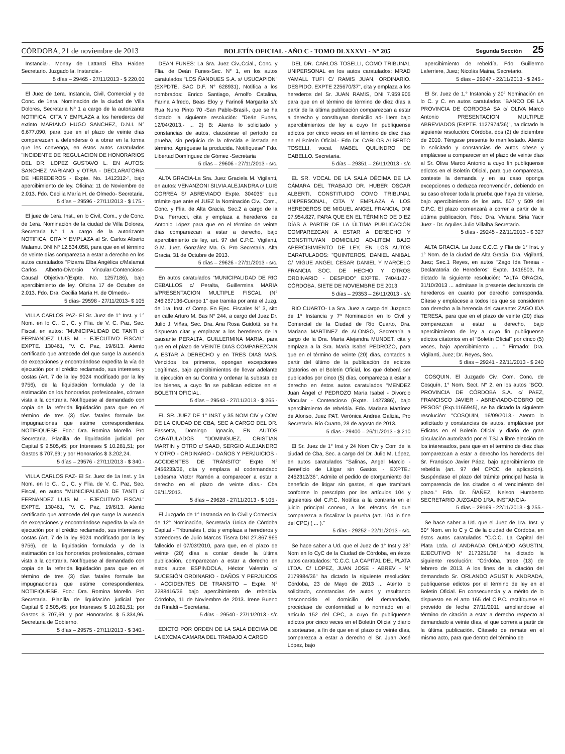CÓRDOBA, 21 de noviembre de 2013 BOLETÍN OFICIAL - AÑO C - TOMO DLXXXVI - Nº 205 Segunda Sección 25
Instancia-. Monay de Lattanzi Elba Haidee Secretario. Juzgado la. Instancia.-
5 días – 29465 - 27/11/2013 - $ 220,00
El Juez de 1era. Instancia, Civil, Comercial y de Conc. de 1era. Nominación de la ciudad de Villa Dolores, Secretaria Nº 1 a cargo de la autorizante NOTIFICA, CITA Y EMPLAZA a los herederos del extinto MARIANO HUGO SANCHEZ, D.N.I. N° 6.677.090, para que en el plazo de veinte días comparezcan a defenderse ó a obrar en la forma que les convenga, en éstos autos caratulados "INCIDENTE DE REGULACION DE HONORARIOS DEL DR. LOPEZ GUSTAVO L. EN AUTOS: SANCHEZ MARIANO y OTRA - DECLARATORIA DE HEREDEROS - Expte. No. 1412312-", bajo apercibimiento de ley. Oficina: 11 de Noviembre de 2.013. Fdo. Cecilia María H. de Olmedo- Secretaria.
5 días – 29596 - 27/11/2013 - $ 175.-
El juez de 1era. Inst., en lo Civil, Com., y de Conc. de 1era. Nominación de la ciudad de Villa Dolores, Secretaria N° 1 a cargo de la autorizante NOTIFICA, CITA Y EMPLAZA al Sr. Carlos Alberto Malamut DNI Nº 12.534.058, para que en el término de veinte días comparezca a estar a derecho en los autos caratulados "Pizarra Elba Angélica c/Malamut Carlos Alberto-Divorcio Vincular-Contencioso-Causal Objetiva-"(Expte. No. 1257186), bajo apercibimiento de ley. Oficina 17 de Octubre de 2.013. Fdo. Dra. Cecilia María H. de Olmedo.-
5 días- 29598 - 27/11/2013- $ 105
VILLA CARLOS PAZ- El Sr. Juez de 1° Inst. y 1° Nom. en lo C., C., C. y Flia. de V. C. Paz, Sec. Fiscal, en autos: "MUNICIPALIDAD DE TANTI c/ FERNANDEZ LUIS M. - EJECUTIVO FISCAL" EXPTE. 130461, "V. C. Paz, 19/6/13. Atento certificado que antecede del que surge la ausencia de excepciones y encontrándose expedita la vía de ejecución por el crédito reclamado, sus intereses y costas (Art. 7 de la ley 9024 modificado por la ley 9756), de la liquidación formulada y de la estimación de los honorarios profesionales, córrase vista a la contraria. Notifíquese al demandado con copia de la referida liquidación para que en el término de tres (3) días fatales formule las impugnaciones que estime correspondientes. NOTIFIQUESE. Fdo.: Dra. Romina Morello. Pro Secretaria. Planilla de liquidación judicial por Capital $ 9.505,45; por Intereses $ 10.281,51; por Gastos $ 707,69; y por Honorarios $ 3.202,24.
5 días – 29576 - 27/11/2013 - $ 340.-
VILLA CARLOS PAZ- El Sr. Juez de 1a Inst. y 1a Nom. en lo C., C., C. y Flia. de V. C. Paz, Sec. Fiscal, en autos "MUNICIPALIDAD DE TANTI c/ FERNANDEZ LUIS M. - EJECUTIVO FISCAL" EXPTE. 130461, "V. C. Paz, 19/6/13. Atento certificado que antecede del que surge la ausencia de excepciones y encontrándose expedita la vía de ejecución por el crédito reclamado, sus intereses y costas (Art. 7 de la ley 9024 modificado por la ley 9756), de la liquidación formulada y de la estimación de los honorarios profesionales, córrase vista a la contraria. Notifíquese al demandado con copia de la referida liquidación para que en el término de tres (3) días fatales formule las impugnaciones que estime correspondientes. NOTIFIQUESE. Fdo.: Dra. Romina Morello. Pro Secretaria. Planilla de liquidación judicial 'por Capital $ 9.505,45; por Intereses $ 10.281,51; por Gastos $ 707,69; y por Honorarios $ 5.334,96. Secretaria de Gobierno.
5 días – 29575 - 27/11/2013 - $ 340.-
DEAN FUNES: La Sra. Juez Civ.,Ccial., Conc. y Flia. de Deán Funes-Sec. N° 1, en los autos caratulados "LOS ÑANDUES S.A. s/ USUCAPION" (EXPDTE. SAC D.F. N° 628931), Notifica a los nombrados: Enrico Santiago, Arnolfo Catalina, Farina Alfredo, Beas Eloy y Farinoli Margarita s/c Rua Nuno Pinto 70 -San Pablo-Brasil-, que se ha dictado la siguiente resolución: "Deán Funes, 12/04/2013.- ... 2) B: Atento lo solicitado y constancias de autos, clausúrese el período de prueba, sin perjuicio de la ofrecida e instada en término. Agréguese la producida. Notifíquese" Fdo. Libertad Domínguez de Gómez -Secretaria
5 días – 29606 - 27/11/2013 - s/c.
ALTA GRACIA-La Sra. Juez Graciela M. Vigilanti, en autos: VENANZONI SILVIA ALEJANDRA c/ LUIS CORREA S/ ABREVIADO Expte. 304035" que trámite que ante el JUEZ la Nominación Civ., Com., Conc. y Flia. de Alta Gracia, Sec.2 a cargo de la Dra. Ferrucci, cita y emplaza a herederos de Antonio López para que en el término de veinte días comparezcan a estar a derecho, bajo apercibimiento de ley, art. 97 del C.P.C. Vigilanti, G.M. Juez. González Ma. G. Pro Secretaria. Alta Gracia, 31 de Octubre de 2013.
5 días – 29626 - 27/11/2013 - s/c.
En autos caratulados "MUNICIPALIDAD DE RIO CEBALLOS c/ Peralta, Guillermina MARIA s/PRESENTACION MULTIPLE FISCAL (N° 246l267136-Cuerpo 1" que tramita por ante el Juzg. de 1ra. Inst. c/ Comp. En Ejec. Fiscales N° 3, sito en calle Arturo M. Bas N° 244, a cargo del Juez Dr. Julio J. Viñas, Sec. Dra. Ana Rosa Guidotti, se ha dispuesto citar y emplazar a los herederos de la causante PERALTA, GUILLERMINA MARIA, para que en el plazo de VEINTE DIAS COMPAREZCAN A ESTAR A DERECHO y en TRES DIAS MAS. Vencidos los primeros, opongan excepciones 1egítimas, bajo apercibimientos de llevar adelante la ejecución en su Contra y ordenar la subasta de los bienes, a cuyo fin se publican edictos en el BOLETIN OFICIAL.
5 días – 29543 - 27/11/2013 - $ 265.-
EL SR. JUEZ DE 1° INST y 35 NOM CIV y COM DE LA CIUDAD DE CBA, SEC A CARGO DEL DR. Fassetta, Domingo Ignacio, EN AUTOS CARATULADOS "DOMINGUEZ, CRISTIAN MARTIN y OTRO c/ SAAD, SERGIO ALEJANDRO Y OTRO - ORDINARIO - DAÑOS Y PERJUICIOS - ACCIDENTES DE TRÁNSITO" Expte N° 2456233/36, cita y emplaza al codemandado Ledesma Víctor Ramón a comparecer a estar a derecho en el plazo de veinte días.- Cba 06/11/2013.
5 días – 29628 - 27/11/2013 - $ 105.-
El Juzgado de 1° Instancia en lo Civil y Comercial de 12° Nominación, Secretaría Única de Córdoba Capital - Tribunales I, cita y emplaza a herederos y acreedores de Julio Marcos Tisera DNI 27.867.965 fallecido el 07/03/2010, para que, en el plazo de veinte (20) días a contar desde la última publicación, comparezcan a estar a derecho en estos autos ESPINDOLA, Héctor Valentín c/ SUCESIÓN ORDINARIO - DAÑOS Y PERJUICOS - ACCIDENTES DE TRANSITO – Expte. N° 2288416/36 bajo apercibimiento de rebeldía. Córdoba, 11 de Noviembre de 2013. Irene Bueno de Rinaldi – Secretaria.
5 días – 29540 - 27/11/2013 - s/c
EDICTO POR ORDEN DE LA SALA DECIMA DE LA EXCMA CAMARA DEL TRABAJO A CARGO
DEL DR. CARLOS TOSELLI, COMO TRIBUNAL UNIPERSONAL en los autos caratulados: MRAD YAMALL TUFI C/ RAMIS JUAN, ORDINARIO. DESPIDO. EXPTE 225670/37", cita y emplaza a los herederos del Sr. JUAN RAMIS, DNI 7.959.905 para que en el término de término de diez días a partir de la última publicación comparezcan a estar a derecho y constituyan domicilio ad- litem bajo apercibimientos de ley a cuyo fin publíquense edictos por cinco veces en el término de diez días en el Boletín Oficial.- Fdo Dr. CARLOS ALBERTO TOSELLI, vocal. MABEL QUILINDRO DE CABELLO. Secretaria.
5 días – 29351 – 26/11/2013 - s/c
EL SR. VOCAL DE LA SALA DÉCIMA DE LA CÁMARA DEL TRABAJO DR. HUBER OSCAR ALBERTI, CONSTITUIDO COMO TRIBUNAL UNIPERSONAL, CITA Y EMPLAZA A LOS HEREDEROS DE MIGUEL ANGEL FRANCIA, DNI 07.954.827, PARA QUE EN EL TÉRMINO DE DIEZ DÍAS A PARTIR DE LA ÚLTIMA PUBLICACIÓN COMPAREZCAN A ESTAR A DERECHO Y CONSTITUYAN DOMICILIO AD-LITEM BAJO APERCIBIMIENTO DE LEY, EN LOS AUTOS CARATULADOS: "QUINTEROS, DANIEL ANIBAL C/ MIGUE ANGEL CESAR DANIEL Y MARCELO FRANCIA SOC. DE HECHO Y OTROS ORDINARIO - DESPIDO" EXPTE. 74041/37.- CÓRDOBA, SIETE DE NOVIEMBRE DE 2013.
5 días – 29353 – 26/11/2013 - s/c
RIO CUARTO- La Sra. Juez a cargo del Juzgado de 1ª Instancia y 7ª Nominación en lo Civil y Comercial de la Ciudad de Río Cuarto, Dra. Mariana MARTINEZ de ALONSO, Secretaría a cargo de la Dra. María Alejandra MUNDET, cita y emplaza a la Sra. María Isabel PEDROZO, para que en el término de veinte (20) días, contados a partir del último de la publicación de edictos citatorios en el Boletín Oficial, los que deberá ser publicados por cinco (5) días, comparezca a estar a derecho en éstos autos caratulados "MENDEZ Juan Ángel c/ PEDROZO María Isabel - Divorcio Vincular - Contencioso (Expte. 1427386), bajo apercibimiento de rebeldía. Fdo. Mariana Martínez de Alonso, Juez PAT. Verónica Andrea Galizia, Pro Secretaria. Río Cuarto, 28 de agosto de 2013.
5 días - 29400 – 26/11/2013 - $ 210
El Sr. Juez de 1° Inst y 24 Nom Civ y Com de la ciudad de Cba, Sec. a cargo del Dr. Julio M. López, en autos caratulados "Salinas, Angel Marcio - Beneficio de Litigar sin Gastos - EXPTE.: 2452312/36", Admite el pedido de otorgamiento del beneficio de litigar sin gastos, el que tramitará conforme lo prescripto por los artículos 104 y siguientes del C.P.C. Notifica a la contraria en el juicio principal conexo, a los efectos de que comparezca a fiscalizar la prueba (art. 104 in fine del CPC) ( ... )."
5 días - 29252 - 22/11/2013 - s/c.
Se hace saber a Ud. que el Juez de 1° Inst y 28° Nom en lo CyC de la Ciudad de Córdoba, en éstos autos caratulados: "C.C.C. LA CAPITAL DEL PLATA LTDA. C/ LOPEZ, JUAN JOSE - ABREV - N° 2179984/36" ha dictado la siguiente resolución: Córdoba, 23 de Mayo de 2013 ... Atento lo solicitado, constancias de autos y resultando desconocido el domicilio del demandado, procédase de conformidad a lo normado en el artículo 152 del CPC, a cuyo fin publíquense edictos por cinco veces en el Boletín Oficial y diario a sortearse, a fin de que en el plazo de veinte días, comparezca a estar a derecho el Sr. Juan José López, bajo
apercibimiento de rebeldía. Fdo: Guillermo Laferriere, Juez; Nicolás Maina, Secretario.
5 días – 29247 - 22/11/2013 - $ 245.-
El Sr. Juez de 1,° Instancia y 20° Nominación en lo C. y C. en autos caratulados "BANCO DE LA PROVINCIA DE CORDOBA SA c/ OLIVA Marco Antonio PRESENTACION MULTIPLE ABREVIADOS (EXPTE. 1127974/36)", ha dictado la siguiente resolución: Córdoba, dos (2) de diciembre de 2010. Téngase presente lo manifestado. Atento lo solicitado y constancias de autos cítese y emplácese a comparecer en el plazo de veinte días al Sr. Oliva Marco Antonio a cuyo fin publíquense edictos en el Boletín Oficial, para que comparezca, conteste la demanda y en su caso oponga excepciones o deduzca reconvención, debiendo en su caso ofrecer toda la prueba que haya de valerse, bajo apercibimiento de los arts. 507 y 509 del C.P.C, El plazo comenzará a correr a partir de la ú1tima publicación, Fdo.: Dra. Viviana Siria Yacir Juez - Dr. Aquiles Julio Villalba Secretario.
5 días - 29245 - 22/11/2013 - $ 327
ALTA GRACIA. La Juez C.C.C. y Flia de 1° Inst. y 1° Nom. de la ciudad de Alta Gracia, Dra. Vigilanti, Juez; Sec.1 Reyes, en autos "Zago Ida Teresa - Declaratoria de Herederos" Expte. 1416503, ha dictado la siguiente resolución: "ALTA GRACIA, 31/10/2013 ... admítase la presente declaratoria de herederos en cuanto por derecho corresponda. Cítese y emplácese a todos los que se consideren con derecho a la herencia del causante: ZAGO IDA TERESA, para que en el plazo de veinte (20) días comparezcan a estar a derecho, bajo apercibimiento de ley a cuyo fin publíquense edictos citatorios en el "Boletín Oficial" por cinco (5) veces, bajo apercibimiento .... " Firmado: Dra. Vigilanti, Juez; Dr. Reyes, Sec.
5 días – 29241 - 22/11/2013 - $ 240
COSQUIN. El Juzgado Civ. Com. Conc. de Cosquín, 1° Nom. Sect. N° 2, en los autos "BCO. PROVINCIA DE CÓRDOBA S.A. c/ PAEZ, FRANCISCO JAVIER - ABREVIADO-COBRO DE PESOS" (Exp.1165945), se ha dictado la siguiente resolución: "COSQUIN, 16/09/2013.- Atento lo solicitado y constancias de autos, emplácese por Edictos en el Boletín Oficial y diario de gran circulación autorizado por el TSJ a libre elección de los interesados, para que en el termino de diez días comparezcan a estar a derecho los herederos del Sr. Francisco Javier Páez, bajo apercibimiento de rebeldía (art. 97 del CPCC de aplicación). Suspéndase el plazo del trámite principal hasta la comparencia de los citados o el vencimiento del plazo." Fdo. Dr. ÑAÑEZ, Nelson Humberto SECRETARIO JUZGADO 1RA. INSTANCIA-
5 días – 29169 - 22/11/2013 - $ 255.-
Se hace saber a Ud. que el Juez de 1ra. Inst. y 50° Nom. en lo C y C de la ciudad de Córdoba, en éstos autos caratulados "C.C.C. La Capital del Plata Ltda. c/ ANDRADA ORLANDO AGUSTIN, EJECUTIVO N° 2173251/36" ha dictado la siguiente resolución: "Córdoba, trece (13) de febrero de 2013. A los fines de la citación del demandado Sr. ORLANDO AGUSTIN ANDRADA, publíquense edictos por el término de ley en el Boletín Oficial. En consecuencia y a mérito de lo dispuesto en el arto 165 del C.P.C. rectifíquese el proveído de fecha 27/11/2011, ampliándose el término de citación a estar a derecho respecto al demandado a veinte días, el que correrá a partir de la última publicación. Cíteselo de remate en el mismo acto, para que dentro del término de